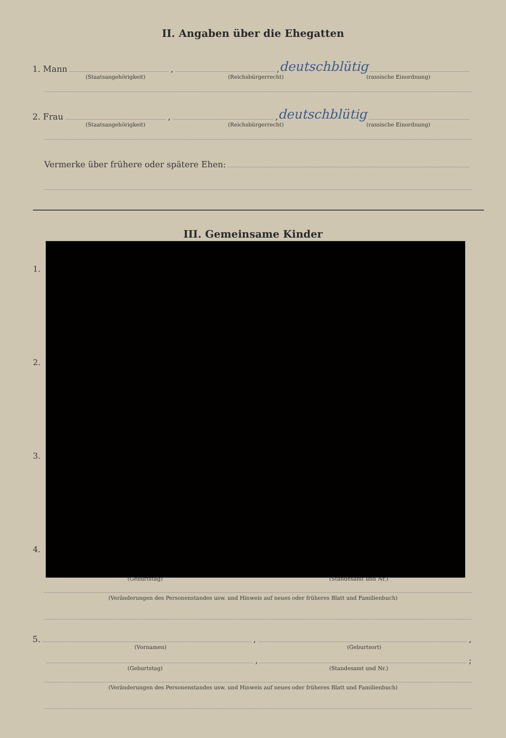II. Angaben über die Ehegatten
1. Mann , , deutschblütig
(Staatsangehörigkeit) (Reichsbürgerrecht) (rassische Einordnung)
2. Frau , , deutschblütig
(Staatsangehörigkeit) (Reichsbürgerrecht) (rassische Einordnung)
Vermerke über frühere oder spätere Ehen:
III. Gemeinsame Kinder
1.
2.
3.
4.
(Geburtstag) (Standesamt und Nr.)
(Veränderungen des Personenstandes usw. und Hinweis auf neues oder früheres Blatt und Familienbuch)
5. , ,
(Vornamen) (Geburtsort)
, ;
(Geburtstag) (Standesamt und Nr.)
(Veränderungen des Personenstandes usw. und Hinweis auf neues oder früheres Blatt und Familienbuch)